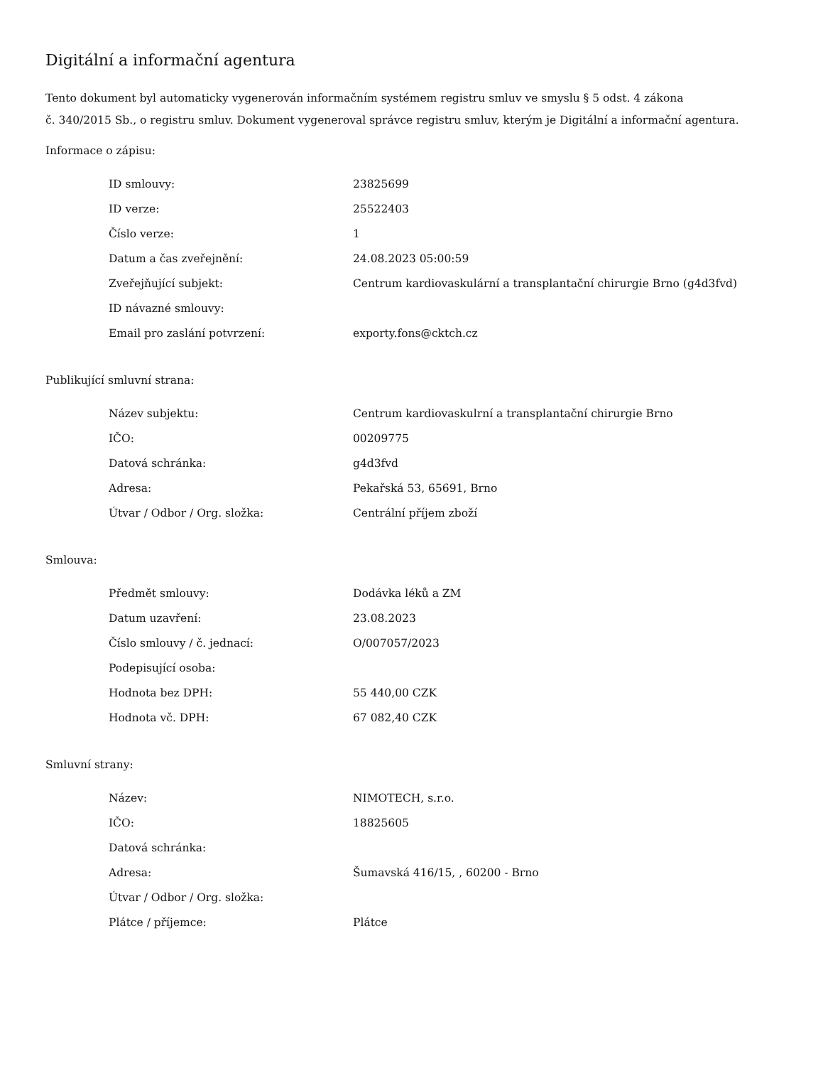Digitální a informační agentura
Tento dokument byl automaticky vygenerován informačním systémem registru smluv ve smyslu § 5 odst. 4 zákona
č. 340/2015 Sb., o registru smluv. Dokument vygeneroval správce registru smluv, kterým je Digitální a informační agentura.
Informace o zápisu:
| ID smlouvy: | 23825699 |
| ID verze: | 25522403 |
| Číslo verze: | 1 |
| Datum a čas zveřejnění: | 24.08.2023 05:00:59 |
| Zveřejňující subjekt: | Centrum kardiovaskulární a transplantační chirurgie Brno (g4d3fvd) |
| ID návazné smlouvy: | |
| Email pro zaslání potvrzení: | exporty.fons@cktch.cz |
Publikující smluvní strana:
| Název subjektu: | Centrum kardiovaskulrní a transplantační chirurgie Brno |
| IČO: | 00209775 |
| Datová schránka: | g4d3fvd |
| Adresa: | Pekařská 53, 65691, Brno |
| Útvar / Odbor / Org. složka: | Centrální příjem zboží |
Smlouva:
| Předmět smlouvy: | Dodávka léků a ZM |
| Datum uzavření: | 23.08.2023 |
| Číslo smlouvy / č. jednací: | O/007057/2023 |
| Podepisující osoba: | |
| Hodnota bez DPH: | 55 440,00 CZK |
| Hodnota vč. DPH: | 67 082,40 CZK |
Smluvní strany:
| Název: | NIMOTECH, s.r.o. |
| IČO: | 18825605 |
| Datová schránka: | |
| Adresa: | Šumavská 416/15, , 60200 - Brno |
| Útvar / Odbor / Org. složka: | |
| Plátce / příjemce: | Plátce |